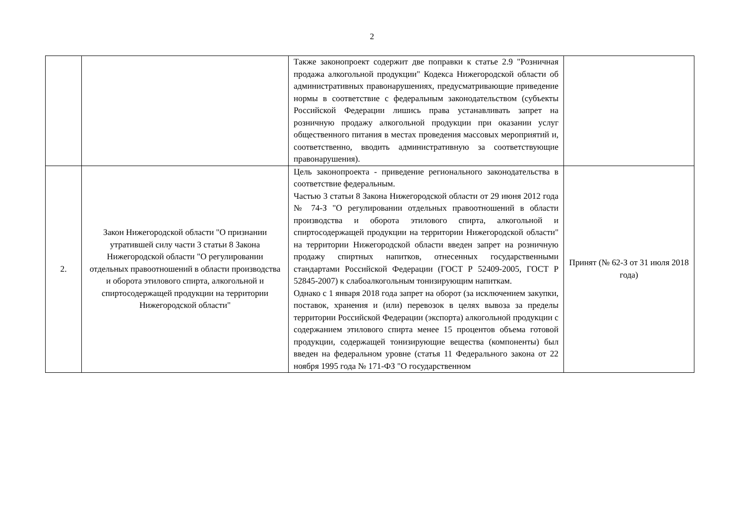2
| | | Также законопроект содержит две поправки к статье 2.9 "Розничная продажа алкогольной продукции" Кодекса Нижегородской области об административных правонарушениях, предусматривающие приведение нормы в соответствие с федеральным законодательством (субъекты Российской Федерации лишись права устанавливать запрет на розничную продажу алкогольной продукции при оказании услуг общественного питания в местах проведения массовых мероприятий и, соответственно, вводить административную за соответствующие правонарушения). | |
| 2. | Закон Нижегородской области "О признании утратившей силу части 3 статьи 8 Закона Нижегородской области "О регулировании отдельных правоотношений в области производства и оборота этилового спирта, алкогольной и спиртосодержащей продукции на территории Нижегородской области" | Цель законопроекта - приведение регионального законодательства в соответствие федеральным. Частью 3 статьи 8 Закона Нижегородской области от 29 июня 2012 года № 74-З "О регулировании отдельных правоотношений в области производства и оборота этилового спирта, алкогольной и спиртосодержащей продукции на территории Нижегородской области" на территории Нижегородской области введен запрет на розничную продажу спиртных напитков, отнесенных государственными стандартами Российской Федерации (ГОСТ Р 52409-2005, ГОСТ Р 52845-2007) к слабоалкогольным тонизирующим напиткам. Однако с 1 января 2018 года запрет на оборот (за исключением закупки, поставок, хранения и (или) перевозок в целях вывоза за пределы территории Российской Федерации (экспорта) алкогольной продукции с содержанием этилового спирта менее 15 процентов объема готовой продукции, содержащей тонизирующие вещества (компоненты) был введен на федеральном уровне (статья 11 Федерального закона от 22 ноября 1995 года № 171-ФЗ "О государственном | Принят (№ 62-З от 31 июля 2018 года) |